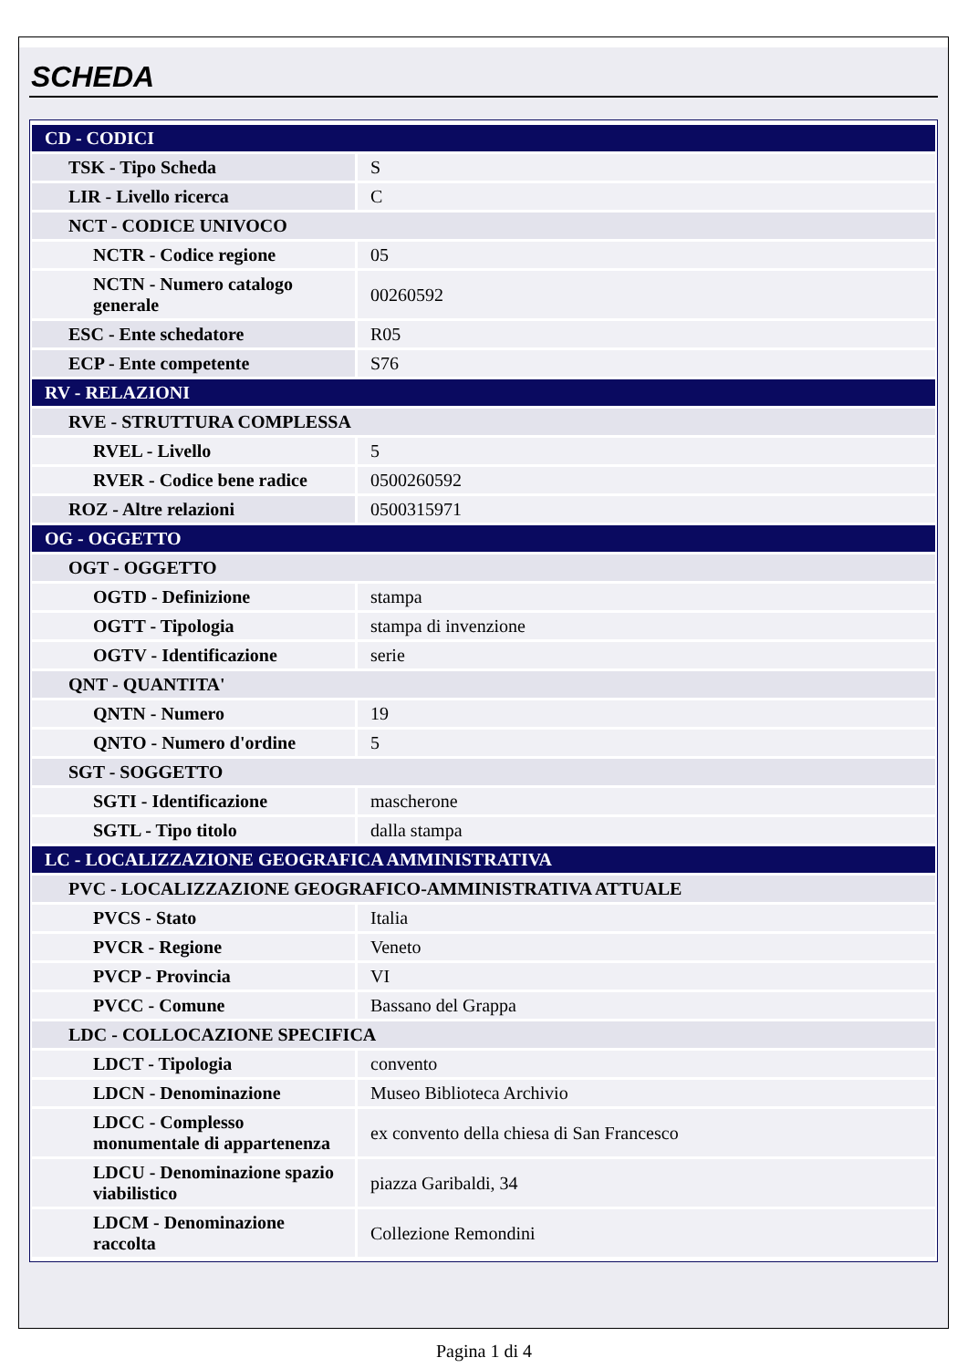SCHEDA
| CD - CODICI | |
| TSK - Tipo Scheda | S |
| LIR - Livello ricerca | C |
| NCT - CODICE UNIVOCO | |
| NCTR - Codice regione | 05 |
| NCTN - Numero catalogo generale | 00260592 |
| ESC - Ente schedatore | R05 |
| ECP - Ente competente | S76 |
| RV - RELAZIONI | |
| RVE - STRUTTURA COMPLESSA | |
| RVEL - Livello | 5 |
| RVER - Codice bene radice | 0500260592 |
| ROZ - Altre relazioni | 0500315971 |
| OG - OGGETTO | |
| OGT - OGGETTO | |
| OGTD - Definizione | stampa |
| OGTT - Tipologia | stampa di invenzione |
| OGTV - Identificazione | serie |
| QNT - QUANTITA' | |
| QNTN - Numero | 19 |
| QNTO - Numero d'ordine | 5 |
| SGT - SOGGETTO | |
| SGTI - Identificazione | mascherone |
| SGTL - Tipo titolo | dalla stampa |
| LC - LOCALIZZAZIONE GEOGRAFICA AMMINISTRATIVA | |
| PVC - LOCALIZZAZIONE GEOGRAFICO-AMMINISTRATIVA ATTUALE | |
| PVCS - Stato | Italia |
| PVCR - Regione | Veneto |
| PVCP - Provincia | VI |
| PVCC - Comune | Bassano del Grappa |
| LDC - COLLOCAZIONE SPECIFICA | |
| LDCT - Tipologia | convento |
| LDCN - Denominazione | Museo Biblioteca Archivio |
| LDCC - Complesso monumentale di appartenenza | ex convento della chiesa di San Francesco |
| LDCU - Denominazione spazio viabilistico | piazza Garibaldi, 34 |
| LDCM - Denominazione raccolta | Collezione Remondini |
Pagina 1 di 4